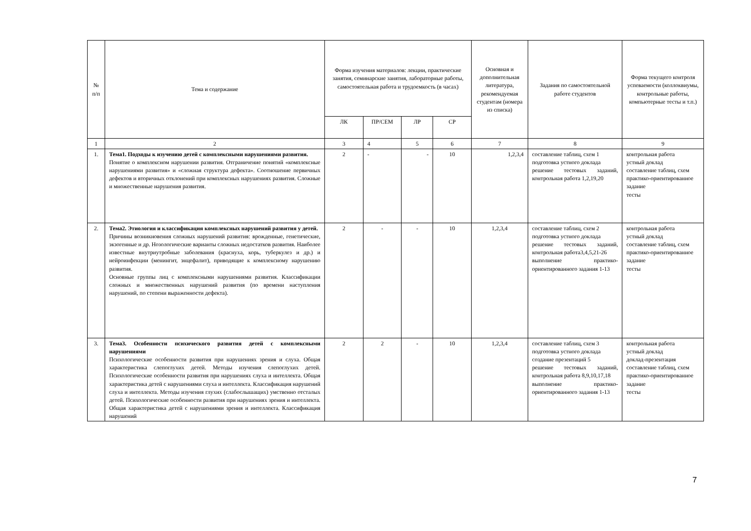| № п/п | Тема и содержание | Форма изучения материалов: лекции, практические занятия, семинарские занятия, лабораторные работы, самостоятельная работа и трудоемкость (в часах) | | | | Основная и дополнительная литература, рекомендуемая студентам (номера из списка) | Задания по самостоятельной работе студентов | Форма текущего контроля успеваемости (коллоквиумы, контрольные работы, компьютерные тесты и т.п.) |
| --- | --- | --- | --- | --- | --- | --- | --- | --- |
| | | ЛК | ПР/СЕМ | ЛР | СР | | | |
| 1 | 2 | 3 | 4 | 5 | 6 | 7 | 8 | 9 |
| 1. | Тема1. Подходы к изучению детей с комплексными нарушениями развития. Понятие о комплексном нарушении развития. Отграничение понятий «комплексные нарушениями развития» и «сложная структура дефекта». Соотношение первичных дефектов и вторичных отклонений при комплексных нарушениях развития. Сложные и множественные нарушения развития. | 2 | - | - | 10 | 1,2,3,4 | составление таблиц, схем 1 подготовка устного доклада решение тестовых заданий, контрольная работа 1,2,19,20 | контрольная работа устный доклад составление таблиц, схем практико-ориентированное задание тесты |
| 2. | Тема2. Этиология и классификация комплексных нарушений развития у детей. Причины возникновения сложных нарушений развития: врожденные, генетические, экзогенные и др. Нозологические варианты сложных недостатков развития. Наиболее известные внутриутробные заболевания (краснуха, корь, туберкулез и др.) и нейроинфекции (менингит, энцефалит), приводящие к комплексному нарушению развития. Основные группы лиц с комплексными нарушениями развития. Классификации сложных и множественных нарушений развития (по времени наступления нарушений, по степени выраженности дефекта). | 2 | - | - | 10 | 1,2,3,4 | составление таблиц, схем 2 подготовка устного доклада решение тестовых заданий, контрольная работа3,4,5,21-26 выполнение практико-ориентированного задания 1-13 | контрольная работа устный доклад составление таблиц, схем практико-ориентированное задание тесты |
| 3. | Тема3. Особенности психического развития детей с комплексными нарушениями Психологические особенности развития при нарушениях зрения и слуха. Общая характеристика слепоглухих детей. Методы изучения слепоглухих детей. Психологические особенности развития при нарушениях слуха и интеллекта. Общая характеристика детей с нарушениями слуха и интеллекта. Классификация нарушений слуха и интеллекта. Методы изучения глухих (слабослышащих) умственно отсталых детей. Психологические особенности развития при нарушениях зрения и интеллекта. Общая характеристика детей с нарушениями зрения и интеллекта. Классификация нарушений | 2 | 2 | - | 10 | 1,2,3,4 | составление таблиц, схем 3 подготовка устного доклада создание презентаций 5 решение тестовых заданий, контрольная работа 8,9,10,17,18 выполнение практико-ориентированного задания 1-13 | контрольная работа устный доклад доклад-презентация составление таблиц, схем практико-ориентированное задание тесты |
7